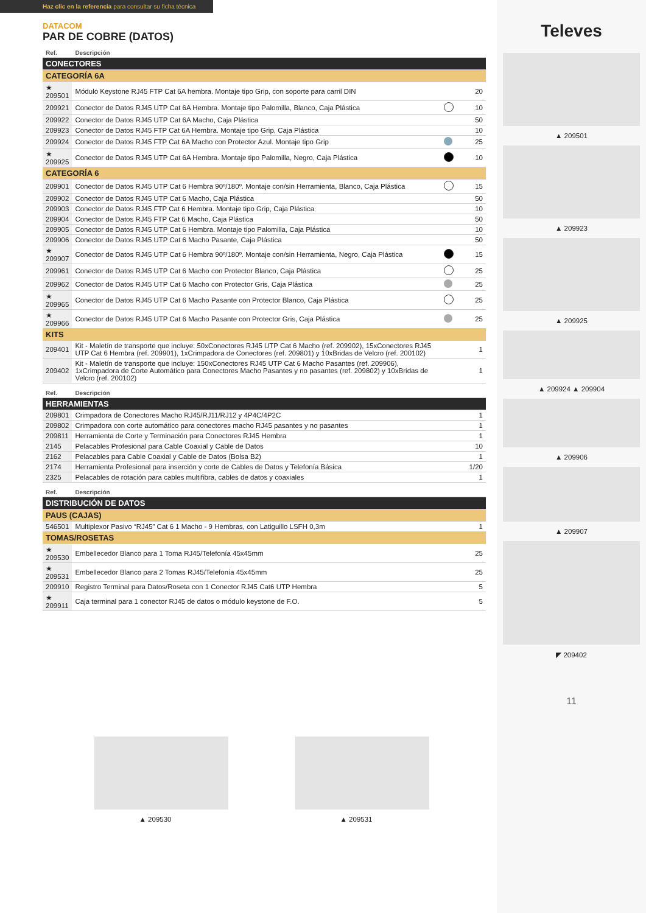Haz clic en la referencia para consultar su ficha técnica
DATACOM
PAR DE COBRE (DATOS)
| Ref. | Descripción | | |
| --- | --- | --- | --- |
| CONECTORES | | | |
| CATEGORÍA 6A | | | |
| ★ 209501 | Módulo Keystone RJ45 FTP Cat 6A hembra. Montaje tipo Grip, con soporte para carril DIN | | 20 |
| 209921 | Conector de Datos RJ45 UTP Cat 6A Hembra. Montaje tipo Palomilla, Blanco, Caja Plástica | | 10 |
| 209922 | Conector de Datos RJ45 UTP Cat 6A Macho, Caja Plástica | | 50 |
| 209923 | Conector de Datos RJ45 FTP Cat 6A Hembra. Montaje tipo Grip, Caja Plástica | | 10 |
| 209924 | Conector de Datos RJ45 FTP Cat 6A Macho con Protector Azul. Montaje tipo Grip | | 25 |
| ★ 209925 | Conector de Datos RJ45 UTP Cat 6A Hembra. Montaje tipo Palomilla, Negro, Caja Plástica | | 10 |
| CATEGORÍA 6 | | | |
| 209901 | Conector de Datos RJ45 UTP Cat 6 Hembra 90º/180º. Montaje con/sin Herramienta, Blanco, Caja Plástica | | 15 |
| 209902 | Conector de Datos RJ45 UTP Cat 6 Macho, Caja Plástica | | 50 |
| 209903 | Conector de Datos RJ45 FTP Cat 6 Hembra. Montaje tipo Grip, Caja Plástica | | 10 |
| 209904 | Conector de Datos RJ45 FTP Cat 6 Macho, Caja Plástica | | 50 |
| 209905 | Conector de Datos RJ45 UTP Cat 6 Hembra. Montaje tipo Palomilla, Caja Plástica | | 10 |
| 209906 | Conector de Datos RJ45 UTP Cat 6 Macho Pasante, Caja Plástica | | 50 |
| ★ 209907 | Conector de Datos RJ45 UTP Cat 6 Hembra 90º/180º. Montaje con/sin Herramienta, Negro, Caja Plástica | | 15 |
| 209961 | Conector de Datos RJ45 UTP Cat 6 Macho con Protector Blanco, Caja Plástica | | 25 |
| 209962 | Conector de Datos RJ45 UTP Cat 6 Macho con Protector Gris, Caja Plástica | | 25 |
| ★ 209965 | Conector de Datos RJ45 UTP Cat 6 Macho Pasante con Protector Blanco, Caja Plástica | | 25 |
| ★ 209966 | Conector de Datos RJ45 UTP Cat 6 Macho Pasante con Protector Gris, Caja Plástica | | 25 |
| KITS | | | |
| 209401 | Kit - Maletín de transporte que incluye: 50xConectores RJ45 UTP Cat 6 Macho (ref. 209902), 15xConectores RJ45 UTP Cat 6 Hembra (ref. 209901), 1xCrimpadora de Conectores (ref. 209801) y 10xBridas de Velcro (ref. 200102) | | 1 |
| 209402 | Kit - Maletín de transporte que incluye: 150xConectores RJ45 UTP Cat 6 Macho Pasantes (ref. 209906), 1xCrimpadora de Corte Automático para Conectores Macho Pasantes y no pasantes (ref. 209802) y 10xBridas de Velcro (ref. 200102) | | 1 |
| Ref. | Descripción | |
| --- | --- | --- |
| HERRAMIENTAS | | |
| 209801 | Crimpadora de Conectores Macho RJ45/RJ11/RJ12 y 4P4C/4P2C | 1 |
| 209802 | Crimpadora con corte automático para conectores macho RJ45 pasantes y no pasantes | 1 |
| 209811 | Herramienta de Corte y Terminación para Conectores RJ45 Hembra | 1 |
| 2145 | Pelacables Profesional para Cable Coaxial y Cable de Datos | 10 |
| 2162 | Pelacables para Cable Coaxial y Cable de Datos (Bolsa B2) | 1 |
| 2174 | Herramienta Profesional para inserción y corte de Cables de Datos y Telefonía Básica | 1/20 |
| 2325 | Pelacables de rotación para cables multifibra, cables de datos y coaxiales | 1 |
| Ref. | Descripción | |
| --- | --- | --- |
| DISTRIBUCIÓN DE DATOS | | |
| PAUS (CAJAS) | | |
| 546501 | Multiplexor Pasivo “RJ45” Cat 6 1 Macho - 9 Hembras, con Latiguillo LSFH 0,3m | 1 |
| TOMAS/ROSETAS | | |
| ★ 209530 | Embellecedor Blanco para 1 Toma RJ45/Telefonía 45x45mm | 25 |
| ★ 209531 | Embellecedor Blanco para 2 Tomas RJ45/Telefonía 45x45mm | 25 |
| 209910 | Registro Terminal para Datos/Roseta con 1 Conector RJ45 Cat6 UTP Hembra | 5 |
| ★ 209911 | Caja terminal para 1 conector RJ45 de datos o módulo keystone de F.O. | 5 |
▲ 209530 ▲ 209531
Televes
▲ 209501
▲ 209923
▲ 209925
▲ 209924 ▲ 209904
▲ 209906
▲ 209907
◤ 209402
11